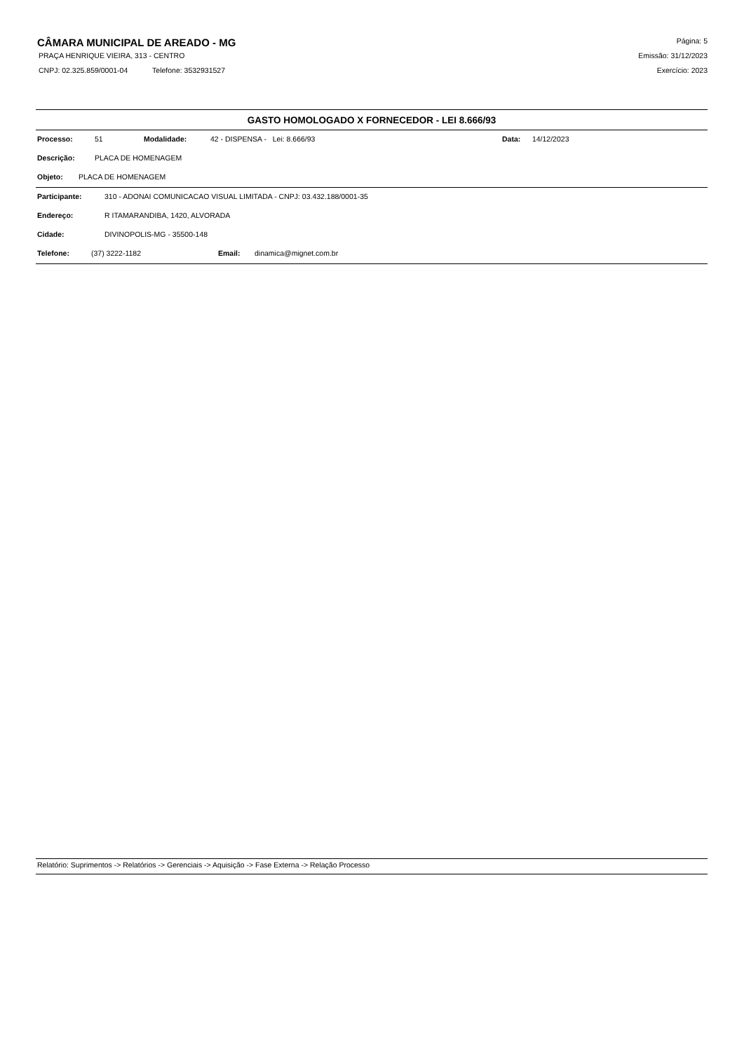CÂMARA MUNICIPAL DE AREADO - MG
PRAÇA HENRIQUE VIEIRA, 313 - CENTRO
CNPJ: 02.325.859/0001-04 Telefone: 3532931527
Página: 5
Emissão: 31/12/2023
Exercício: 2023
GASTO HOMOLOGADO X FORNECEDOR - LEI 8.666/93
Processo: 51 Modalidade: 42 - DISPENSA - Lei: 8.666/93 Data: 14/12/2023
Descrição: PLACA DE HOMENAGEM
Objeto: PLACA DE HOMENAGEM
Participante: 310 - ADONAI COMUNICACAO VISUAL LIMITADA - CNPJ: 03.432.188/0001-35
Endereço: R ITAMARANDIBA, 1420, ALVORADA
Cidade: DIVINOPOLIS-MG - 35500-148
Telefone: (37) 3222-1182 Email: dinamica@mignet.com.br
Relatório: Suprimentos -> Relatórios -> Gerenciais -> Aquisição -> Fase Externa -> Relação Processo